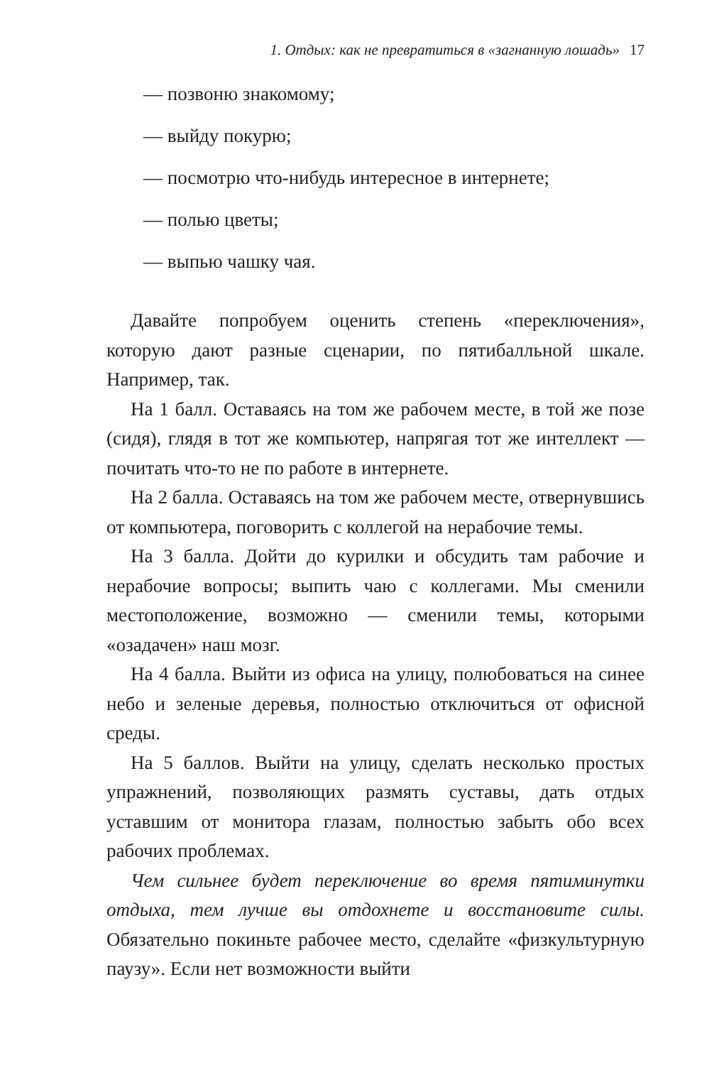1. Отдых: как не превратиться в «загнанную лошадь» 17
— позвоню знакомому;
— выйду покурю;
— посмотрю что-нибудь интересное в интернете;
— полью цветы;
— выпью чашку чая.
Давайте попробуем оценить степень «переключения», которую дают разные сценарии, по пятибалльной шкале. Например, так.
На 1 балл. Оставаясь на том же рабочем месте, в той же позе (сидя), глядя в тот же компьютер, напрягая тот же интеллект — почитать что-то не по работе в интернете.
На 2 балла. Оставаясь на том же рабочем месте, отвернувшись от компьютера, поговорить с коллегой на нерабочие темы.
На 3 балла. Дойти до курилки и обсудить там рабочие и нерабочие вопросы; выпить чаю с коллегами. Мы сменили местоположение, возможно — сменили темы, которыми «озадачен» наш мозг.
На 4 балла. Выйти из офиса на улицу, полюбоваться на синее небо и зеленые деревья, полностью отключиться от офисной среды.
На 5 баллов. Выйти на улицу, сделать несколько простых упражнений, позволяющих размять суставы, дать отдых уставшим от монитора глазам, полностью забыть обо всех рабочих проблемах.
Чем сильнее будет переключение во время пятиминутки отдыха, тем лучше вы отдохнете и восстановите силы. Обязательно покиньте рабочее место, сделайте «физкультурную паузу». Если нет возможности выйти